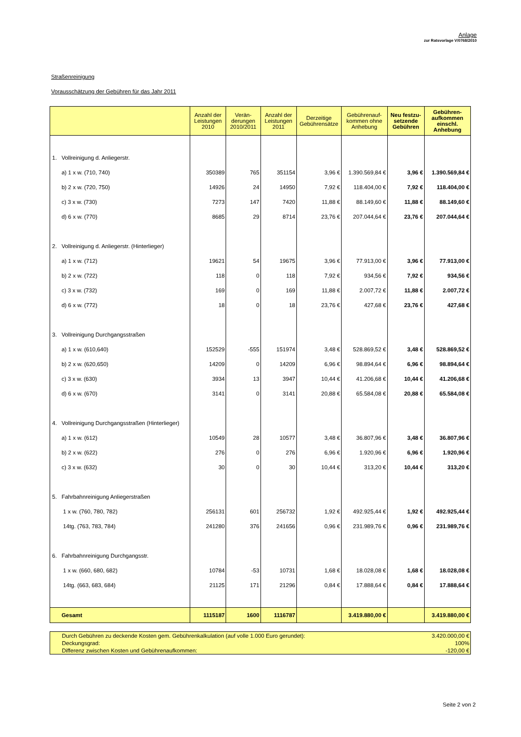Anlage
zur Ratsvorlage V/0768/2010
Straßenreinigung
Vorausschätzung der Gebühren für das Jahr 2011
| | Anzahl der Leistungen 2010 | Verän-derungen 2010/2011 | Anzahl der Leistungen 2011 | Derzeitige Gebührensätze | Gebührenauf-kommen ohne Anhebung | Neu festzu-setzende Gebühren | Gebühren-aufkommen einschl. Anhebung |
| --- | --- | --- | --- | --- | --- | --- | --- |
| 1. Vollreinigung d. Anliegerstr. | | | | | | | |
| a) 1 x w. (710, 740) | 350389 | 765 | 351154 | 3,96 € | 1.390.569,84 € | 3,96 € | 1.390.569,84 € |
| b) 2 x w. (720, 750) | 14926 | 24 | 14950 | 7,92 € | 118.404,00 € | 7,92 € | 118.404,00 € |
| c) 3 x w. (730) | 7273 | 147 | 7420 | 11,88 € | 88.149,60 € | 11,88 € | 88.149,60 € |
| d) 6 x w. (770) | 8685 | 29 | 8714 | 23,76 € | 207.044,64 € | 23,76 € | 207.044,64 € |
| 2. Vollreinigung d. Anliegerstr. (Hinterlieger) | | | | | | | |
| a) 1 x w. (712) | 19621 | 54 | 19675 | 3,96 € | 77.913,00 € | 3,96 € | 77.913,00 € |
| b) 2 x w. (722) | 118 | 0 | 118 | 7,92 € | 934,56 € | 7,92 € | 934,56 € |
| c) 3 x w. (732) | 169 | 0 | 169 | 11,88 € | 2.007,72 € | 11,88 € | 2.007,72 € |
| d) 6 x w. (772) | 18 | 0 | 18 | 23,76 € | 427,68 € | 23,76 € | 427,68 € |
| 3. Vollreinigung Durchgangsstraßen | | | | | | | |
| a) 1 x w. (610,640) | 152529 | -555 | 151974 | 3,48 € | 528.869,52 € | 3,48 € | 528.869,52 € |
| b) 2 x w. (620,650) | 14209 | 0 | 14209 | 6,96 € | 98.894,64 € | 6,96 € | 98.894,64 € |
| c) 3 x w. (630) | 3934 | 13 | 3947 | 10,44 € | 41.206,68 € | 10,44 € | 41.206,68 € |
| d) 6 x w. (670) | 3141 | 0 | 3141 | 20,88 € | 65.584,08 € | 20,88 € | 65.584,08 € |
| 4. Vollreinigung Durchgangsstraßen (Hinterlieger) | | | | | | | |
| a) 1 x w. (612) | 10549 | 28 | 10577 | 3,48 € | 36.807,96 € | 3,48 € | 36.807,96 € |
| b) 2 x w. (622) | 276 | 0 | 276 | 6,96 € | 1.920,96 € | 6,96 € | 1.920,96 € |
| c) 3 x w. (632) | 30 | 0 | 30 | 10,44 € | 313,20 € | 10,44 € | 313,20 € |
| 5. Fahrbahnreinigung Anliegerstraßen | | | | | | | |
| 1 x w. (760, 780, 782) | 256131 | 601 | 256732 | 1,92 € | 492.925,44 € | 1,92 € | 492.925,44 € |
| 14tg. (763, 783, 784) | 241280 | 376 | 241656 | 0,96 € | 231.989,76 € | 0,96 € | 231.989,76 € |
| 6. Fahrbahnreinigung Durchgangsstr. | | | | | | | |
| 1 x w. (660, 680, 682) | 10784 | -53 | 10731 | 1,68 € | 18.028,08 € | 1,68 € | 18.028,08 € |
| 14tg. (663, 683, 684) | 21125 | 171 | 21296 | 0,84 € | 17.888,64 € | 0,84 € | 17.888,64 € |
| Gesamt | 1115187 | 1600 | 1116787 | | 3.419.880,00 € | | 3.419.880,00 € |
| Durch Gebühren zu deckende Kosten gem. Gebührenkalkulation (auf volle 1.000 Euro gerundet): | 3.420.000,00 € |
| Deckungsgrad: | 100% |
| Differenz zwischen Kosten und Gebührenaufkommen: | -120,00 € |
Seite 2 von 2